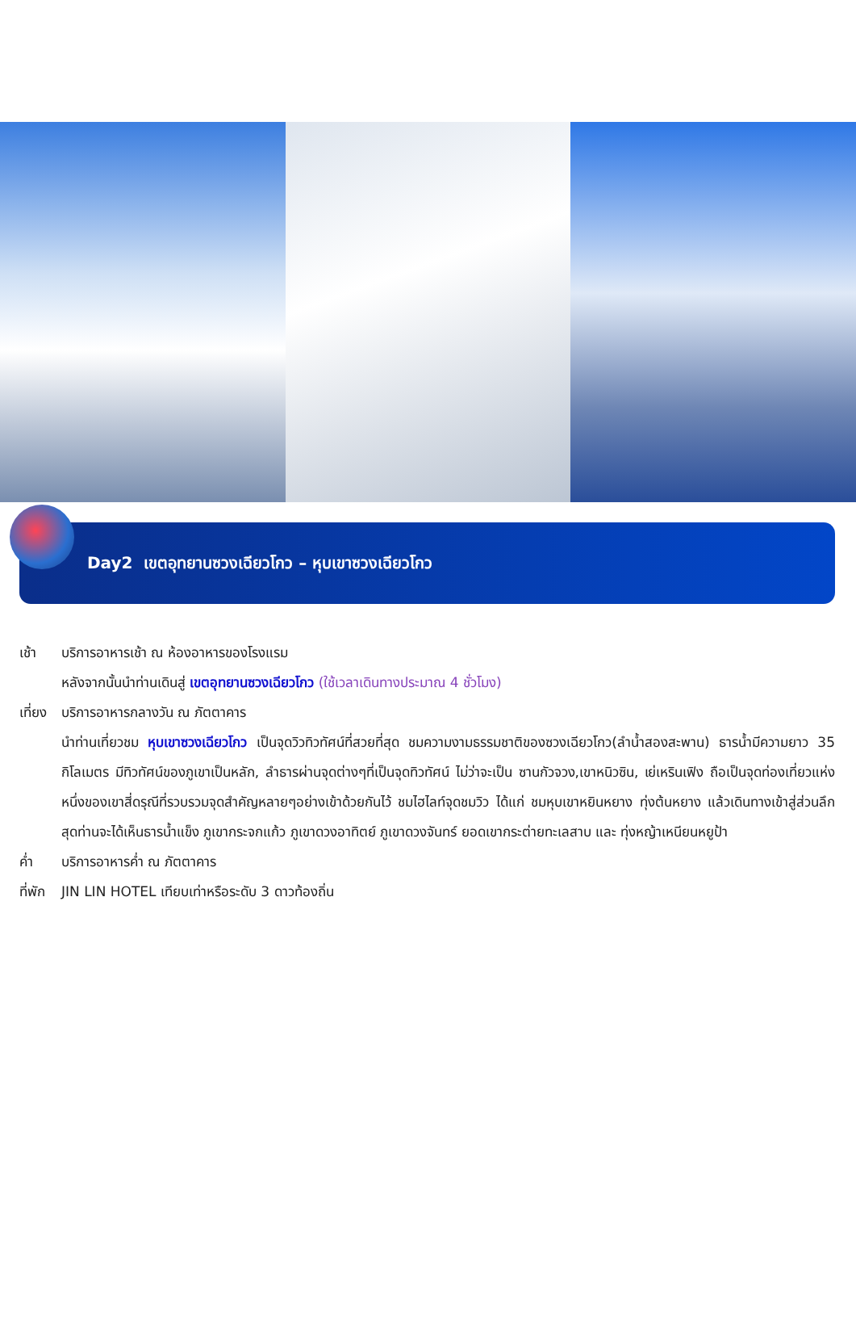Day2 เขตอุทยานซวงเฉียวโกว – หุบเขาซวงเฉียวโกว
เช้า บริการอาหารเช้า ณ ห้องอาหารของโรงแรม
หลังจากนั้นนำท่านเดินสู่ เขตอุทยานซวงเฉียวโกว (ใช้เวลาเดินทางประมาณ 4 ชั่วโมง)
เที่ยง
บริการอาหารกลางวัน ณ ภัตตาคาร
นำท่านเที่ยวชม หุบเขาซวงเฉียวโกว เป็นจุดวิวทิวทัศน์ที่สวยที่สุด ชมความงามธรรมชาติของซวงเฉียวโกว(ลำน้ำสองสะพาน) ธารน้ำมีความยาว 35 กิโลเมตร มีทิวทัศน์ของภูเขาเป็นหลัก, ลำธารผ่านจุดต่างๆที่เป็นจุดทิวทัศน์ ไม่ว่าจะเป็น ซานกัวจวง,เขาหนิวซิน, เย่เหรินเฟิง ถือเป็นจุดท่องเที่ยวแห่งหนึ่งของเขาสี่ดรุณีที่รวบรวมจุดสำคัญหลายๆอย่างเข้าด้วยกันไว้ ชมไฮไลท์จุดชมวิว ได้แก่ ชมหุบเขาหยินหยาง ทุ่งต้นหยาง แล้วเดินทางเข้าสู่ส่วนลึกสุดท่านจะได้เห็นธารน้ำแข็ง ภูเขากระจกแก้ว ภูเขาดวงอาทิตย์ ภูเขาดวงจันทร์ ยอดเขากระต่ายทะเลสาบ และ ทุ่งหญ้าเหนียนหยูป้า
ค่ำ บริการอาหารค่ำ ณ ภัตตาคาร
ที่พัก
JIN LIN HOTEL เทียบเท่าหรือระดับ 3 ดาวท้องถิ่น